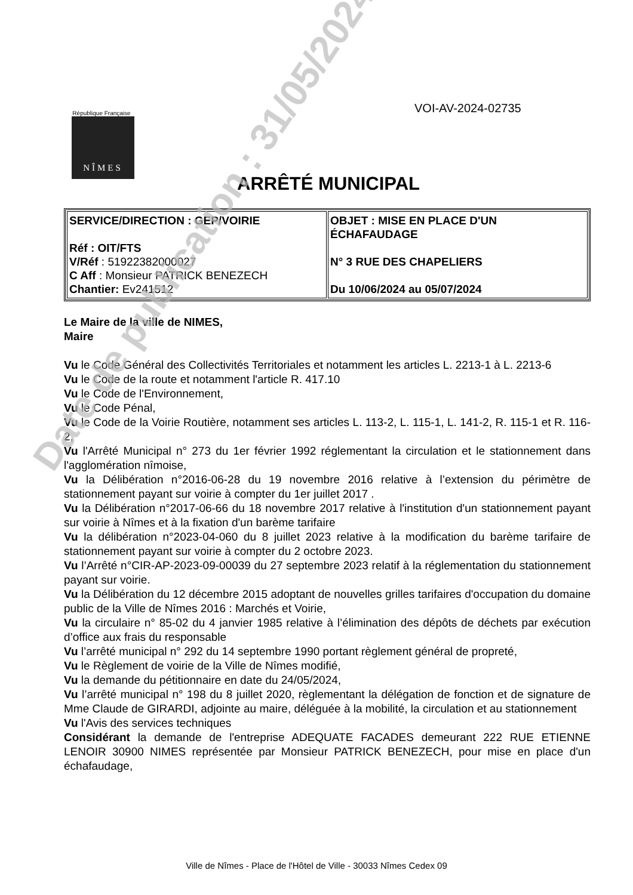VOI-AV-2024-02735
République Française
NÎMES
ARRÊTÉ MUNICIPAL
| SERVICE/DIRECTION : GEP/VOIRIE Réf : OIT/FTS V/Réf : 51922382000027 C Aff : Monsieur PATRICK BENEZECH Chantier: Ev241512 | OBJET : MISE EN PLACE D'UN ÉCHAFAUDAGE N° 3 RUE DES CHAPELIERS Du 10/06/2024 au 05/07/2024 |
Le Maire de la ville de NIMES,
Maire
Vu le Code Général des Collectivités Territoriales et notamment les articles L. 2213-1 à L. 2213-6
Vu le Code de la route et notamment l'article R. 417.10
Vu le Code de l'Environnement,
Vu le Code Pénal,
Vu le Code de la Voirie Routière, notamment ses articles L. 113-2, L. 115-1, L. 141-2, R. 115-1 et R. 116-2,
Vu l'Arrêté Municipal n° 273 du 1er février 1992 réglementant la circulation et le stationnement dans l'agglomération nîmoise,
Vu la Délibération n°2016-06-28 du 19 novembre 2016 relative à l’extension du périmètre de stationnement payant sur voirie à compter du 1er juillet 2017 .
Vu la Délibération n°2017-06-66 du 18 novembre 2017 relative à l'institution d'un stationnement payant sur voirie à Nîmes et à la fixation d'un barème tarifaire
Vu la délibération n°2023-04-060 du 8 juillet 2023 relative à la modification du barème tarifaire de stationnement payant sur voirie à compter du 2 octobre 2023.
Vu l’Arrêté n°CIR-AP-2023-09-00039 du 27 septembre 2023 relatif à la réglementation du stationnement payant sur voirie.
Vu la Délibération du 12 décembre 2015 adoptant de nouvelles grilles tarifaires d'occupation du domaine public de la Ville de Nîmes 2016 : Marchés et Voirie,
Vu la circulaire n° 85-02 du 4 janvier 1985 relative à l’élimination des dépôts de déchets par exécution d’office aux frais du responsable
Vu l’arrêté municipal n° 292 du 14 septembre 1990 portant règlement général de propreté,
Vu le Règlement de voirie de la Ville de Nîmes modifié,
Vu la demande du pétitionnaire en date du 24/05/2024,
Vu l’arrêté municipal n° 198 du 8 juillet 2020, règlementant la délégation de fonction et de signature de Mme Claude de GIRARDI, adjointe au maire, déléguée à la mobilité, la circulation et au stationnement
Vu l'Avis des services techniques
Considérant la demande de l'entreprise ADEQUATE FACADES demeurant 222 RUE ETIENNE LENOIR 30900 NIMES représentée par Monsieur PATRICK BENEZECH, pour mise en place d'un échafaudage,
Ville de Nîmes - Place de l'Hôtel de Ville - 30033 Nîmes Cedex 09
Date de publication : 31/05/2024